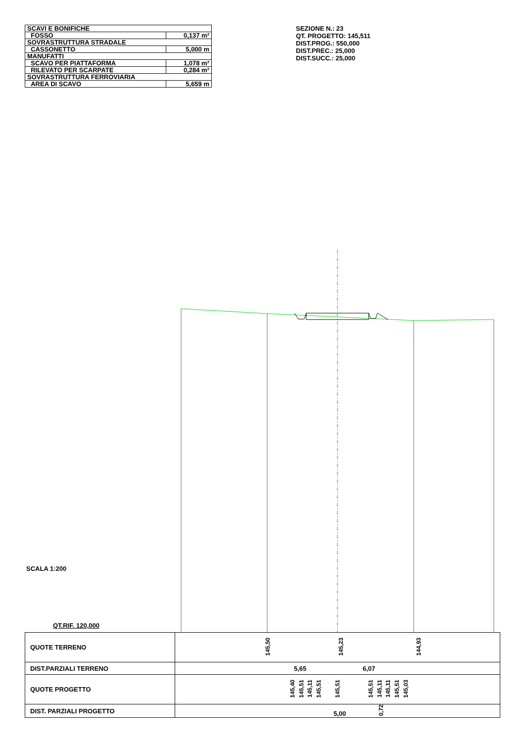| SCAVI E BONIFICHE | |
| FOSSO | 0,137 m² |
| SOVRASTRUTTURA STRADALE | |
| CASSONETTO | 5,000 m |
| MANUFATTI | |
| SCAVO PER PIATTAFORMA | 1,078 m² |
| RILEVATO PER SCARPATE | 0,284 m² |
| SOVRASTRUTTURA FERROVIARIA | |
| AREA DI SCAVO | 5,659 m |
SEZIONE N.: 23
QT. PROGETTO: 145,511
DIST.PROG.: 550,000
DIST.PREC.: 25,000
DIST.SUCC.: 25,000
SCALA 1:200
QT.RIF. 120,000
| QUOTE TERRENO | 145,50 145,23 144,93 |
| DIST.PARZIALI TERRENO | 5,65 6,07 |
| QUOTE PROGETTO | 145,40 145,51 145,11 145,51 145,51 145,51 145,11 145,11 145,51 145,03 |
| DIST. PARZIALI PROGETTO | 5,00 0,72 |